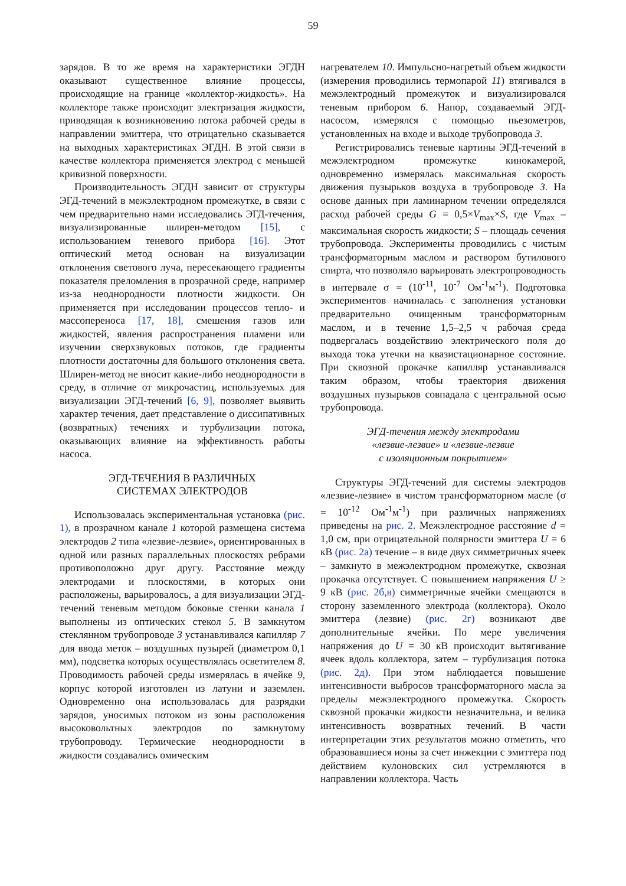59
зарядов. В то же время на характеристики ЭГДН оказывают существенное влияние процессы, происходящие на границе «коллектор-жидкость». На коллекторе также происходит электризация жидкости, приводящая к возникновению потока рабочей среды в направлении эмиттера, что отрицательно сказывается на выходных характеристиках ЭГДН. В этой связи в качестве коллектора применяется электрод с меньшей кривизной поверхности.
Производительность ЭГДН зависит от структуры ЭГД-течений в межэлектродном промежутке, в связи с чем предварительно нами исследовались ЭГД-течения, визуализированные шлирен-методом [15], с использованием теневого прибора [16]. Этот оптический метод основан на визуализации отклонения светового луча, пересекающего градиенты показателя преломления в прозрачной среде, например из-за неоднородности плотности жидкости. Он применяется при исследовании процессов тепло- и массопереноса [17, 18], смешения газов или жидкостей, явления распространения пламени или изучении сверхзвуковых потоков, где градиенты плотности достаточны для большого отклонения света. Шлирен-метод не вносит какие-либо неоднородности в среду, в отличие от микрочастиц, используемых для визуализации ЭГД-течений [6, 9], позволяет выявить характер течения, дает представление о диссипативных (возвратных) течениях и турбулизации потока, оказывающих влияние на эффективность работы насоса.
ЭГД-ТЕЧЕНИЯ В РАЗЛИЧНЫХ
СИСТЕМАХ ЭЛЕКТРОДОВ
Использовалась экспериментальная установка (рис. 1), в прозрачном канале 1 которой размещена система электродов 2 типа «лезвие-лезвие», ориентированных в одной или разных параллельных плоскостях ребрами противоположно друг другу. Расстояние между электродами и плоскостями, в которых они расположены, варьировалось, а для визуализации ЭГД-течений теневым методом боковые стенки канала 1 выполнены из оптических стекол 5. В замкнутом стеклянном трубопроводе 3 устанавливался капилляр 7 для ввода меток – воздушных пузырей (диаметром 0,1 мм), подсветка которых осуществлялась осветителем 8. Проводимость рабочей среды измерялась в ячейке 9, корпус которой изготовлен из латуни и заземлен. Одновременно она использовалась для разрядки зарядов, уносимых потоком из зоны расположения высоковольтных электродов по замкнутому трубопроводу. Термические неоднородности в жидкости создавались омическим
нагревателем 10. Импульсно-нагретый объем жидкости (измерения проводились термопарой 11) втягивался в межэлектродный промежуток и визуализировался теневым прибором 6. Напор, создаваемый ЭГД-насосом, измерялся с помощью пьезометров, установленных на входе и выходе трубопровода 3.
Регистрировались теневые картины ЭГД-течений в межэлектродном промежутке кинокамерой, одновременно измерялась максимальная скорость движения пузырьков воздуха в трубопроводе 3. На основе данных при ламинарном течении определялся расход рабочей среды G = 0,5×V<sub>max</sub>×S, где V<sub>max</sub> – максимальная скорость жидкости; S – площадь сечения трубопровода. Эксперименты проводились с чистым трансформаторным маслом и раствором бутилового спирта, что позволяло варьировать электропроводность в интервале σ = (10<sup>-11</sup>, 10<sup>-7</sup> Ом<sup>-1</sup>м<sup>-1</sup>). Подготовка экспериментов начиналась с заполнения установки предварительно очищенным трансформаторным маслом, и в течение 1,5–2,5 ч рабочая среда подвергалась воздействию электрического поля до выхода тока утечки на квазистационарное состояние. При сквозной прокачке капилляр устанавливался таким образом, чтобы траектория движения воздушных пузырьков совпадала с центральной осью трубопровода.
ЭГД-течения между электродами
«лезвие-лезвие» и «лезвие-лезвие
с изоляционным покрытием»
Структуры ЭГД-течений для системы электродов «лезвие-лезвие» в чистом трансформаторном масле (σ = 10<sup>-12</sup> Ом<sup>-1</sup>м<sup>-1</sup>) при различных напряжениях приведены на рис. 2. Межэлектродное расстояние d = 1,0 см, при отрицательной полярности эмиттера U = 6 кВ (рис. 2а) течение – в виде двух симметричных ячеек – замкнуто в межэлектродном промежутке, сквозная прокачка отсутствует. С повышением напряжения U ≥ 9 кВ (рис. 2б,в) симметричные ячейки смещаются в сторону заземленного электрода (коллектора). Около эмиттера (лезвие) (рис. 2г) возникают две дополнительные ячейки. По мере увеличения напряжения до U = 30 кВ происходит вытягивание ячеек вдоль коллектора, затем – турбулизация потока (рис. 2д). При этом наблюдается повышение интенсивности выбросов трансформаторного масла за пределы межэлектродного промежутка. Скорость сквозной прокачки жидкости незначительна, и велика интенсивность возвратных течений. В части интерпретации этих результатов можно отметить, что образовавшиеся ионы за счет инжекции с эмиттера под действием кулоновских сил устремляются в направлении коллектора. Часть